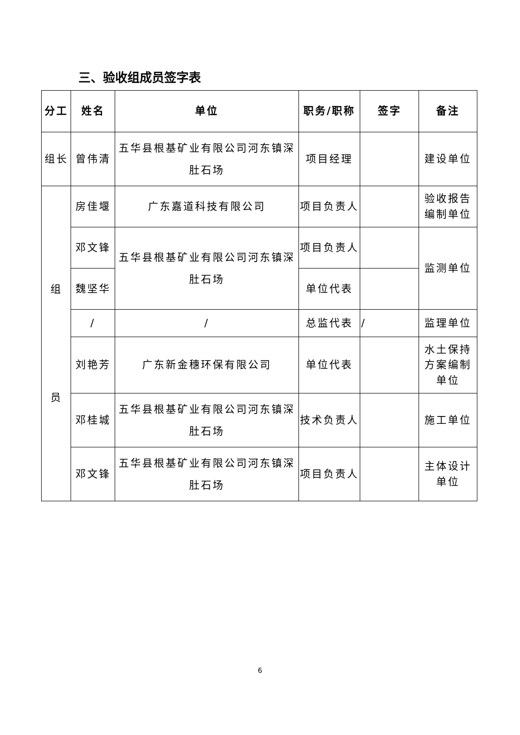三、验收组成员签字表
| 分工 | 姓名 | 单位 | 职务/职称 | 签字 | 备注 |
| --- | --- | --- | --- | --- | --- |
| 组长 | 曾伟清 | 五华县根基矿业有限公司河东镇深肚石场 | 项目经理 | | 建设单位 |
| 组 员 | 房佳堰 | 广东嘉道科技有限公司 | 项目负责人 | | 验收报告编制单位 |
| | 邓文锋 | 五华县根基矿业有限公司河东镇深肚石场 | 项目负责人 | | 监测单位 |
| | 魏坚华 | | 单位代表 | | |
| | / | / | 总监代表 | / | 监理单位 |
| | 刘艳芳 | 广东新金穗环保有限公司 | 单位代表 | | 水土保持方案编制单位 |
| | 邓桂城 | 五华县根基矿业有限公司河东镇深肚石场 | 技术负责人 | | 施工单位 |
| | 邓文锋 | 五华县根基矿业有限公司河东镇深肚石场 | 项目负责人 | | 主体设计单位 |
6